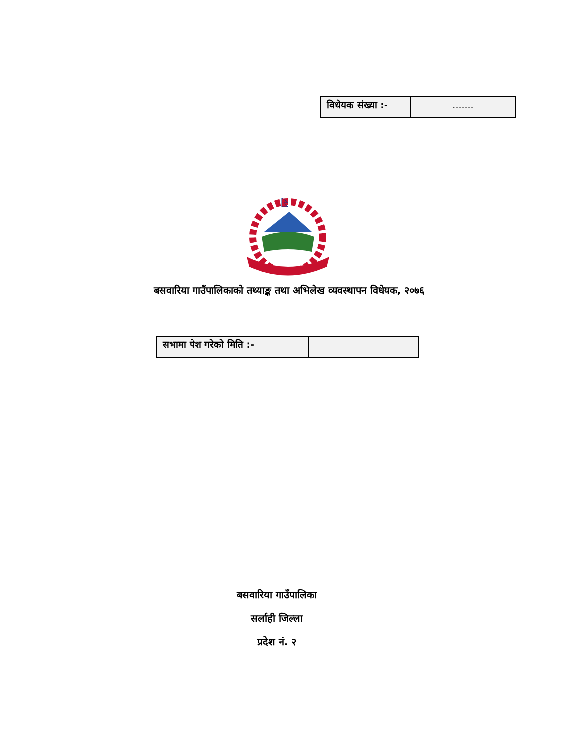| विधेयक संख्या :- | ....... |
बसवारिया गाउँपालिकाको तथ्याङ्क तथा अभिलेख व्यवस्थापन विधेयक, २०७६
| सभामा पेश गरेको मिति :- | |
बसवारिया गाउँपालिका
सर्लाही जिल्ला
प्रदेश नं. २